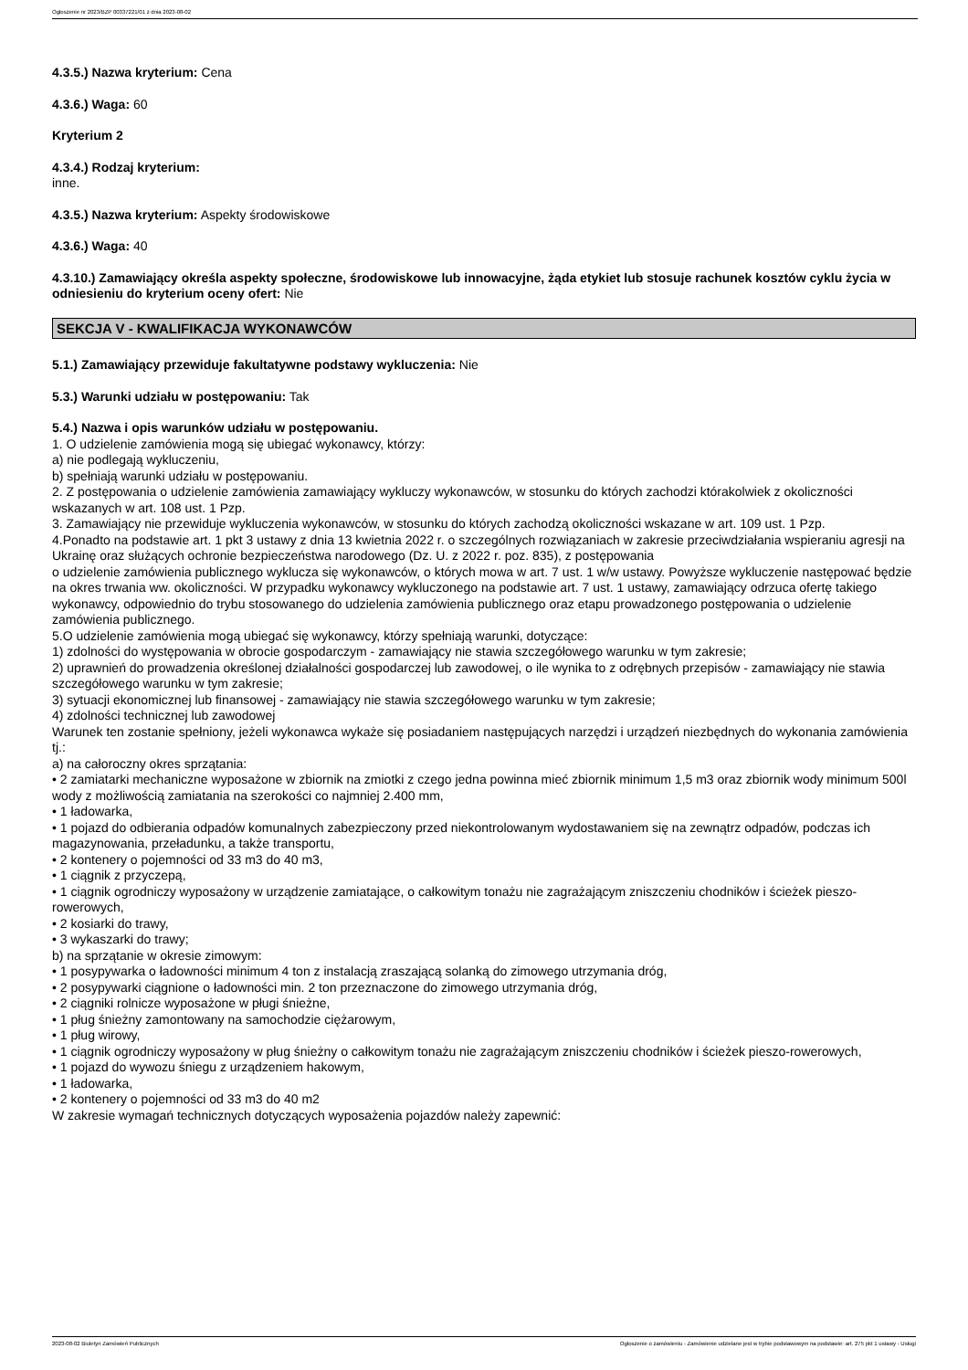Ogłoszenie nr 2023/BZP 00337221/01 z dnia 2023-08-02
4.3.5.) Nazwa kryterium: Cena
4.3.6.) Waga: 60
Kryterium 2
4.3.4.) Rodzaj kryterium:
inne.
4.3.5.) Nazwa kryterium: Aspekty środowiskowe
4.3.6.) Waga: 40
4.3.10.) Zamawiający określa aspekty społeczne, środowiskowe lub innowacyjne, żąda etykiet lub stosuje rachunek kosztów cyklu życia w odniesieniu do kryterium oceny ofert: Nie
SEKCJA V - KWALIFIKACJA WYKONAWCÓW
5.1.) Zamawiający przewiduje fakultatywne podstawy wykluczenia: Nie
5.3.) Warunki udziału w postępowaniu: Tak
5.4.) Nazwa i opis warunków udziału w postępowaniu.
1. O udzielenie zamówienia mogą się ubiegać wykonawcy, którzy:
a) nie podlegają wykluczeniu,
b) spełniają warunki udziału w postępowaniu.
2. Z postępowania o udzielenie zamówienia zamawiający wykluczy wykonawców, w stosunku do których zachodzi którakolwiek z okoliczności wskazanych w art. 108 ust. 1 Pzp.
3. Zamawiający nie przewiduje wykluczenia wykonawców, w stosunku do których zachodzą okoliczności wskazane w art. 109 ust. 1 Pzp.
4.Ponadto na podstawie art. 1 pkt 3 ustawy z dnia 13 kwietnia 2022 r. o szczególnych rozwiązaniach w zakresie przeciwdziałania wspieraniu agresji na Ukrainę oraz służących ochronie bezpieczeństwa narodowego (Dz. U. z 2022 r. poz. 835), z postępowania
o udzielenie zamówienia publicznego wyklucza się wykonawców, o których mowa w art. 7 ust. 1 w/w ustawy. Powyższe wykluczenie następować będzie na okres trwania ww. okoliczności. W przypadku wykonawcy wykluczonego na podstawie art. 7 ust. 1 ustawy, zamawiający odrzuca ofertę takiego wykonawcy, odpowiednio do trybu stosowanego do udzielenia zamówienia publicznego oraz etapu prowadzonego postępowania o udzielenie zamówienia publicznego.
5.O udzielenie zamówienia mogą ubiegać się wykonawcy, którzy spełniają warunki, dotyczące:
1) zdolności do występowania w obrocie gospodarczym - zamawiający nie stawia szczegółowego warunku w tym zakresie;
2) uprawnień do prowadzenia określonej działalności gospodarczej lub zawodowej, o ile wynika to z odrębnych przepisów - zamawiający nie stawia szczegółowego warunku w tym zakresie;
3) sytuacji ekonomicznej lub finansowej - zamawiający nie stawia szczegółowego warunku w tym zakresie;
4) zdolności technicznej lub zawodowej
Warunek ten zostanie spełniony, jeżeli wykonawca wykaże się posiadaniem następujących narzędzi i urządzeń niezbędnych do wykonania zamówienia tj.:
a) na całoroczny okres sprzątania:
• 2 zamiatarki mechaniczne wyposażone w zbiornik na zmiotki z czego jedna powinna mieć zbiornik minimum 1,5 m3 oraz zbiornik wody minimum 500l wody z możliwością zamiatania na szerokości co najmniej 2.400 mm,
• 1 ładowarka,
• 1 pojazd do odbierania odpadów komunalnych zabezpieczony przed niekontrolowanym wydostawaniem się na zewnątrz odpadów, podczas ich magazynowania, przeładunku, a także transportu,
• 2 kontenery o pojemności od 33 m3 do 40 m3,
• 1 ciągnik z przyczepą,
• 1 ciągnik ogrodniczy wyposażony w urządzenie zamiatające, o całkowitym tonażu nie zagrażającym zniszczeniu chodników i ścieżek pieszo-rowerowych,
• 2 kosiarki do trawy,
• 3 wykaszarki do trawy;
b) na sprzątanie w okresie zimowym:
• 1 posypywarka o ładowności minimum 4 ton z instalacją zraszającą solanką do zimowego utrzymania dróg,
• 2 posypywarki ciągnione o ładowności min. 2 ton przeznaczone do zimowego utrzymania dróg,
• 2 ciągniki rolnicze wyposażone w pługi śnieżne,
• 1 pług śnieżny zamontowany na samochodzie ciężarowym,
• 1 pług wirowy,
• 1 ciągnik ogrodniczy wyposażony w pług śnieżny o całkowitym tonażu nie zagrażającym zniszczeniu chodników i ścieżek pieszo-rowerowych,
• 1 pojazd do wywozu śniegu z urządzeniem hakowym,
• 1 ładowarka,
• 2 kontenery o pojemności od 33 m3 do 40 m2
W zakresie wymagań technicznych dotyczących wyposażenia pojazdów należy zapewnić:
2023-08-02 Biuletyn Zamówień Publicznych Ogłoszenie o zamówieniu - Zamówienie udzielane jest w trybie podstawowym na podstawie: art. 275 pkt 1 ustawy - Usługi